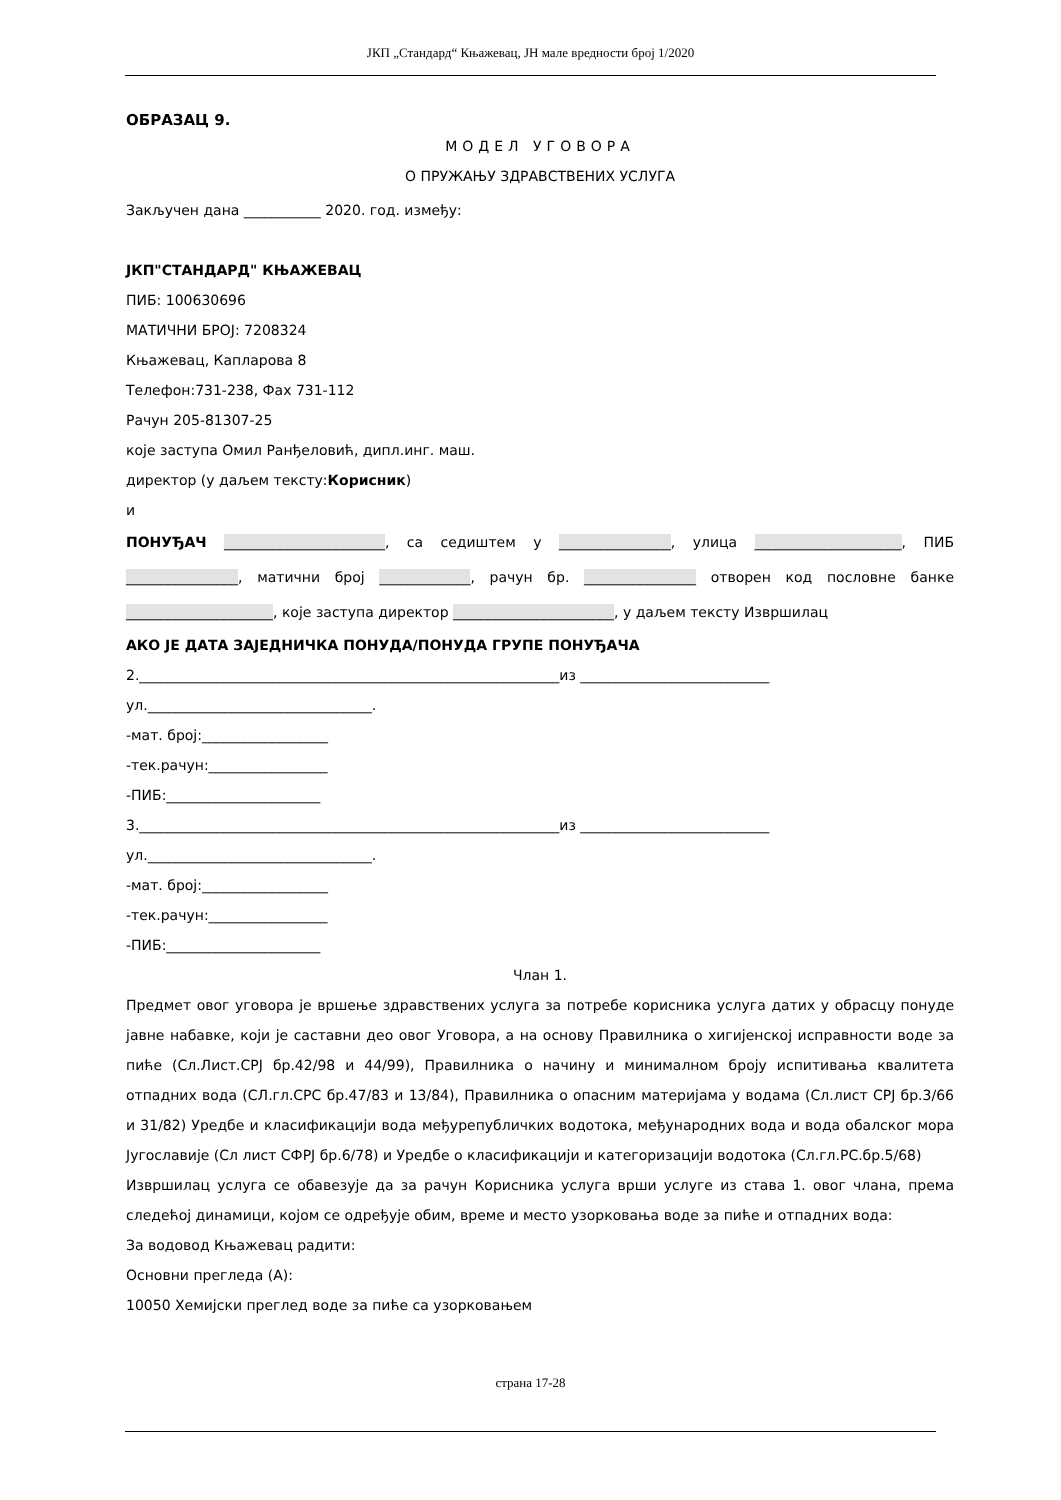ЈКП „Стандард“ Књажевац, ЈН мале вредности број 1/2020
ОБРАЗАЦ 9.
МОДЕЛ УГОВОРА
О ПРУЖАЊУ ЗДРАВСТВЕНИХ УСЛУГА
Закључен дана ___________ 2020. год. између:
ЈКП"СТАНДАРД" КЊАЖЕВАЦ
ПИБ: 100630696
МАТИЧНИ БРОЈ: 7208324
Књажевац, Капларова 8
Телефон:731-238, Фах 731-112
Рачун 205-81307-25
које заступа Омил Ранђеловић, дипл.инг. маш.
директор (у даљем тексту:Корисник)
и
ПОНУЂАЧ _______________________, са седиштем у ________________, улица _____________________, ПИБ ________________, матични број _____________, рачун бр. ________________ отворен код пословне банке _____________________, које заступа директор _______________________, у даљем тексту Извршилац
АКО ЈЕ ДАТА ЗАЈЕДНИЧКА ПОНУДА/ПОНУДА ГРУПЕ ПОНУЂАЧА
2.____________________________________________________________из ___________________________
ул.________________________________.
-мат. број:__________________
-тек.рачун:_________________
-ПИБ:______________________
3.____________________________________________________________из ___________________________
ул.________________________________.
-мат. број:__________________
-тек.рачун:_________________
-ПИБ:______________________
Члан 1.
Предмет овог уговора је вршење здравствених услуга за потребе корисника услуга датих у обрасцу понуде јавне набавке, који је саставни део овог Уговора, а на основу Правилника о хигијенској исправности воде за пиће (Сл.Лист.СРЈ бр.42/98 и 44/99), Правилника о начину и минималном броју испитивања квалитета отпадних вода (СЛ.гл.СРС бр.47/83 и 13/84), Правилника о опасним материјама у водама (Сл.лист СРЈ бр.3/66 и 31/82) Уредбе и класификацији вода међурепубличких водотока, међународних вода и вода обалског мора Југославије (Сл лист СФРЈ бр.6/78) и Уредбе о класификацији и категоризацији водотока (Сл.гл.РС.бр.5/68)
Извршилац услуга се обавезује да за рачун Корисника услуга врши услуге из става 1. овог члана, према следећој динамици, којом се одређује обим, време и место узорковања воде за пиће и отпадних вода:
За водовод Књажевац радити:
Основни прегледа (А):
10050 Хемијски преглед воде за пиће са узорковањем
страна 17-28